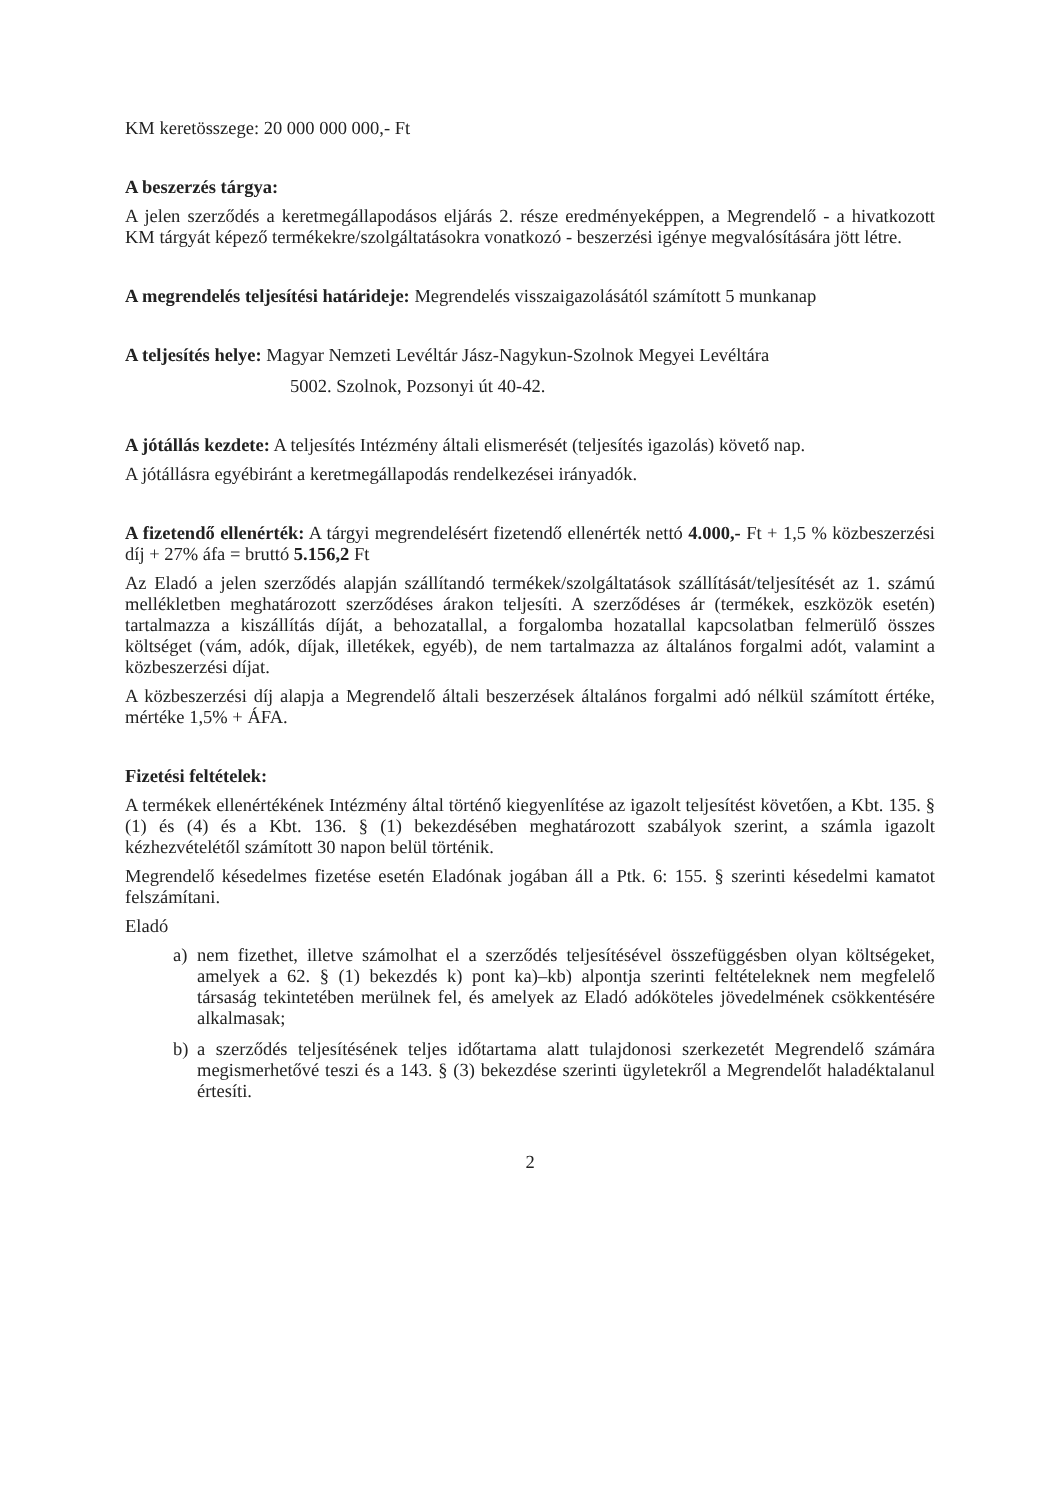KM keretösszege: 20 000 000 000,- Ft
A beszerzés tárgya:
A jelen szerződés a keretmegállapodásos eljárás 2. része eredményeképpen, a Megrendelő - a hivatkozott KM tárgyát képező termékekre/szolgáltatásokra vonatkozó - beszerzési igénye megvalósítására jött létre.
A megrendelés teljesítési határideje: Megrendelés visszaigazolásától számított 5 munkanap
A teljesítés helye: Magyar Nemzeti Levéltár Jász-Nagykun-Szolnok Megyei Levéltára
5002. Szolnok, Pozsonyi út 40-42.
A jótállás kezdete: A teljesítés Intézmény általi elismerését (teljesítés igazolás) követő nap.
A jótállásra egyébiránt a keretmegállapodás rendelkezései irányadók.
A fizetendő ellenérték: A tárgyi megrendelésért fizetendő ellenérték nettó 4.000,- Ft + 1,5 % közbeszerzési díj + 27% áfa = bruttó 5.156,2 Ft
Az Eladó a jelen szerződés alapján szállítandó termékek/szolgáltatások szállítását/teljesítését az 1. számú mellékletben meghatározott szerződéses árakon teljesíti. A szerződéses ár (termékek, eszközök esetén) tartalmazza a kiszállítás díját, a behozatallal, a forgalomba hozatallal kapcsolatban felmerülő összes költséget (vám, adók, díjak, illetékek, egyéb), de nem tartalmazza az általános forgalmi adót, valamint a közbeszerzési díjat.
A közbeszerzési díj alapja a Megrendelő általi beszerzések általános forgalmi adó nélkül számított értéke, mértéke 1,5% + ÁFA.
Fizetési feltételek:
A termékek ellenértékének Intézmény által történő kiegyenlítése az igazolt teljesítést követően, a Kbt. 135. § (1) és (4) és a Kbt. 136. § (1) bekezdésében meghatározott szabályok szerint, a számla igazolt kézhezvételétől számított 30 napon belül történik.
Megrendelő késedelmes fizetése esetén Eladónak jogában áll a Ptk. 6: 155. § szerinti késedelmi kamatot felszámítani.
Eladó
a) nem fizethet, illetve számolhat el a szerződés teljesítésével összefüggésben olyan költségeket, amelyek a 62. § (1) bekezdés k) pont ka)–kb) alpontja szerinti feltételeknek nem megfelelő társaság tekintetében merülnek fel, és amelyek az Eladó adóköteles jövedelmének csökkentésére alkalmasak;
b) a szerződés teljesítésének teljes időtartama alatt tulajdonosi szerkezetét Megrendelő számára megismerhetővé teszi és a 143. § (3) bekezdése szerinti ügyletekről a Megrendelőt haladéktalanul értesíti.
2